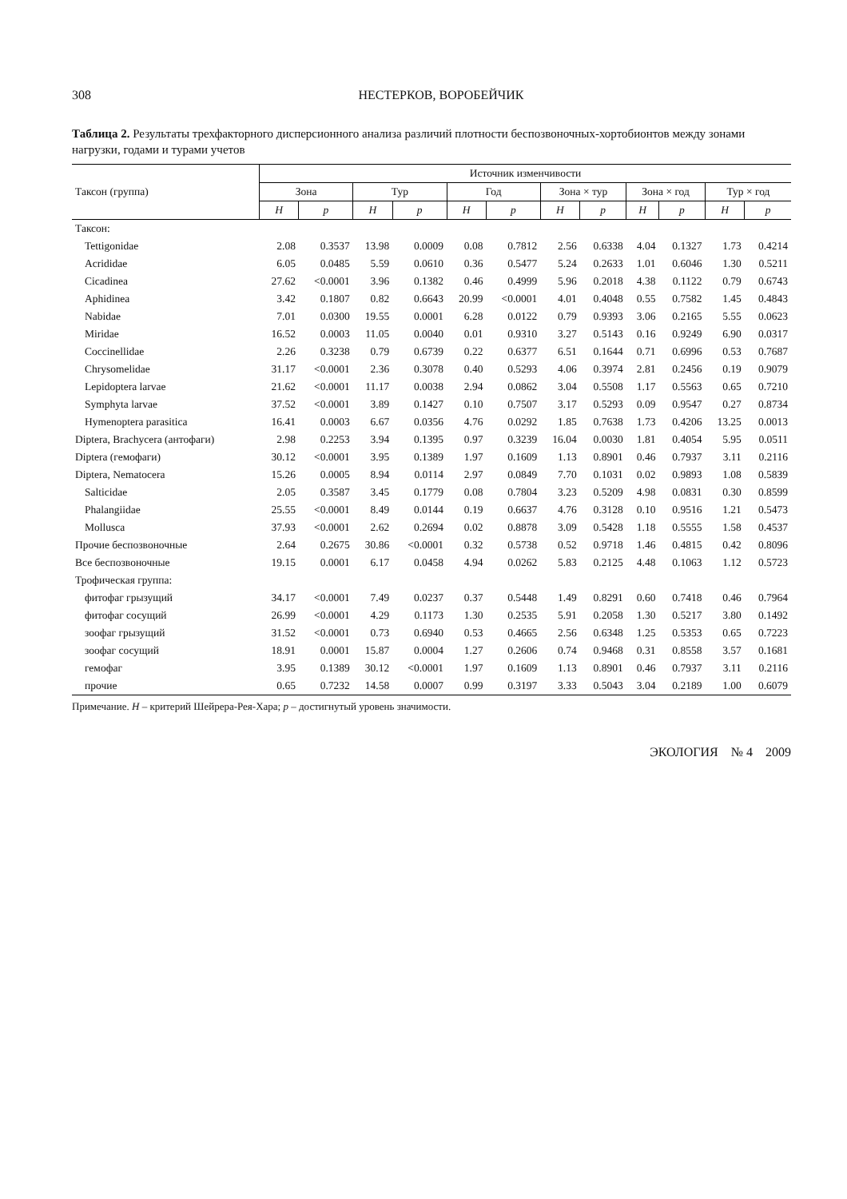308 НЕСТЕРКОВ, ВОРОБЕЙЧИК
Таблица 2. Результаты трехфакторного дисперсионного анализа различий плотности беспозвоночных-хортобионтов между зонами нагрузки, годами и турами учетов
| Таксон (группа) | Источник изменчивости | | | | | | | | | | | |
| --- | --- | --- | --- | --- | --- | --- | --- | --- | --- | --- | --- | --- |
| | Зона | | Тур | | Год | | Зона × тур | | Зона × год | | Тур × год | |
| | H | p | H | p | H | p | H | p | H | p | H | p |
| Таксон: | | | | | | | | | | | | |
| Tettigonidae | 2.08 | 0.3537 | 13.98 | 0.0009 | 0.08 | 0.7812 | 2.56 | 0.6338 | 4.04 | 0.1327 | 1.73 | 0.4214 |
| Acrididae | 6.05 | 0.0485 | 5.59 | 0.0610 | 0.36 | 0.5477 | 5.24 | 0.2633 | 1.01 | 0.6046 | 1.30 | 0.5211 |
| Cicadinea | 27.62 | <0.0001 | 3.96 | 0.1382 | 0.46 | 0.4999 | 5.96 | 0.2018 | 4.38 | 0.1122 | 0.79 | 0.6743 |
| Aphidinea | 3.42 | 0.1807 | 0.82 | 0.6643 | 20.99 | <0.0001 | 4.01 | 0.4048 | 0.55 | 0.7582 | 1.45 | 0.4843 |
| Nabidae | 7.01 | 0.0300 | 19.55 | 0.0001 | 6.28 | 0.0122 | 0.79 | 0.9393 | 3.06 | 0.2165 | 5.55 | 0.0623 |
| Miridae | 16.52 | 0.0003 | 11.05 | 0.0040 | 0.01 | 0.9310 | 3.27 | 0.5143 | 0.16 | 0.9249 | 6.90 | 0.0317 |
| Coccinellidae | 2.26 | 0.3238 | 0.79 | 0.6739 | 0.22 | 0.6377 | 6.51 | 0.1644 | 0.71 | 0.6996 | 0.53 | 0.7687 |
| Chrysomelidae | 31.17 | <0.0001 | 2.36 | 0.3078 | 0.40 | 0.5293 | 4.06 | 0.3974 | 2.81 | 0.2456 | 0.19 | 0.9079 |
| Lepidoptera larvae | 21.62 | <0.0001 | 11.17 | 0.0038 | 2.94 | 0.0862 | 3.04 | 0.5508 | 1.17 | 0.5563 | 0.65 | 0.7210 |
| Symphyta larvae | 37.52 | <0.0001 | 3.89 | 0.1427 | 0.10 | 0.7507 | 3.17 | 0.5293 | 0.09 | 0.9547 | 0.27 | 0.8734 |
| Hymenoptera parasitica | 16.41 | 0.0003 | 6.67 | 0.0356 | 4.76 | 0.0292 | 1.85 | 0.7638 | 1.73 | 0.4206 | 13.25 | 0.0013 |
| Diptera, Brachycera (антофаги) | 2.98 | 0.2253 | 3.94 | 0.1395 | 0.97 | 0.3239 | 16.04 | 0.0030 | 1.81 | 0.4054 | 5.95 | 0.0511 |
| Diptera (гемофаги) | 30.12 | <0.0001 | 3.95 | 0.1389 | 1.97 | 0.1609 | 1.13 | 0.8901 | 0.46 | 0.7937 | 3.11 | 0.2116 |
| Diptera, Nematocera | 15.26 | 0.0005 | 8.94 | 0.0114 | 2.97 | 0.0849 | 7.70 | 0.1031 | 0.02 | 0.9893 | 1.08 | 0.5839 |
| Salticidae | 2.05 | 0.3587 | 3.45 | 0.1779 | 0.08 | 0.7804 | 3.23 | 0.5209 | 4.98 | 0.0831 | 0.30 | 0.8599 |
| Phalangiidae | 25.55 | <0.0001 | 8.49 | 0.0144 | 0.19 | 0.6637 | 4.76 | 0.3128 | 0.10 | 0.9516 | 1.21 | 0.5473 |
| Mollusca | 37.93 | <0.0001 | 2.62 | 0.2694 | 0.02 | 0.8878 | 3.09 | 0.5428 | 1.18 | 0.5555 | 1.58 | 0.4537 |
| Прочие беспозвоночные | 2.64 | 0.2675 | 30.86 | <0.0001 | 0.32 | 0.5738 | 0.52 | 0.9718 | 1.46 | 0.4815 | 0.42 | 0.8096 |
| Все беспозвоночные | 19.15 | 0.0001 | 6.17 | 0.0458 | 4.94 | 0.0262 | 5.83 | 0.2125 | 4.48 | 0.1063 | 1.12 | 0.5723 |
| Трофическая группа: | | | | | | | | | | | | |
| фитофаг грызущий | 34.17 | <0.0001 | 7.49 | 0.0237 | 0.37 | 0.5448 | 1.49 | 0.8291 | 0.60 | 0.7418 | 0.46 | 0.7964 |
| фитофаг сосущий | 26.99 | <0.0001 | 4.29 | 0.1173 | 1.30 | 0.2535 | 5.91 | 0.2058 | 1.30 | 0.5217 | 3.80 | 0.1492 |
| зоофаг грызущий | 31.52 | <0.0001 | 0.73 | 0.6940 | 0.53 | 0.4665 | 2.56 | 0.6348 | 1.25 | 0.5353 | 0.65 | 0.7223 |
| зоофаг сосущий | 18.91 | 0.0001 | 15.87 | 0.0004 | 1.27 | 0.2606 | 0.74 | 0.9468 | 0.31 | 0.8558 | 3.57 | 0.1681 |
| гемофаг | 3.95 | 0.1389 | 30.12 | <0.0001 | 1.97 | 0.1609 | 1.13 | 0.8901 | 0.46 | 0.7937 | 3.11 | 0.2116 |
| прочие | 0.65 | 0.7232 | 14.58 | 0.0007 | 0.99 | 0.3197 | 3.33 | 0.5043 | 3.04 | 0.2189 | 1.00 | 0.6079 |
Примечание. H – критерий Шейрера-Рея-Хара; p – достигнутый уровень значимости.
ЭКОЛОГИЯ № 4 2009